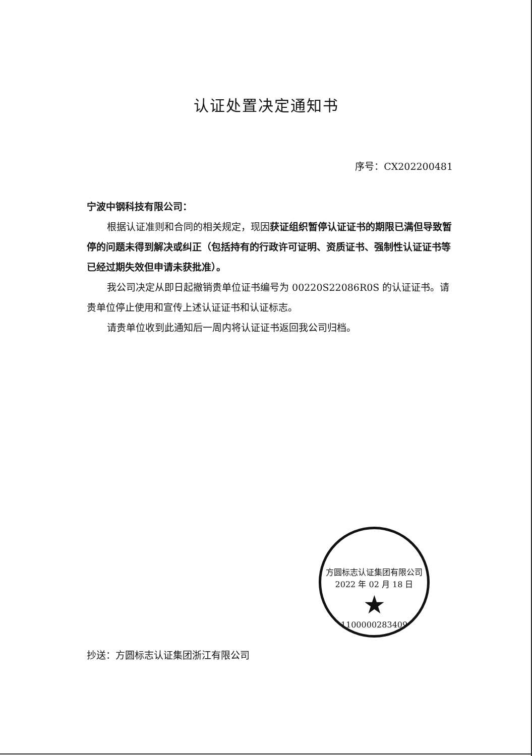认证处置决定通知书
序号：CX202200481
宁波中钢科技有限公司：
根据认证准则和合同的相关规定，现因获证组织暂停认证证书的期限已满但导致暂停的问题未得到解决或纠正（包括持有的行政许可证明、资质证书、强制性认证证书等已经过期失效但申请未获批准）。
我公司决定从即日起撤销贵单位证书编号为 00220S22086R0S 的认证证书。请贵单位停止使用和宣传上述认证证书和认证标志。
请贵单位收到此通知后一周内将认证证书返回我公司归档。
方圆标志认证集团有限公司
2022 年 02 月 18 日
★
1100000283409
抄送：方圆标志认证集团浙江有限公司